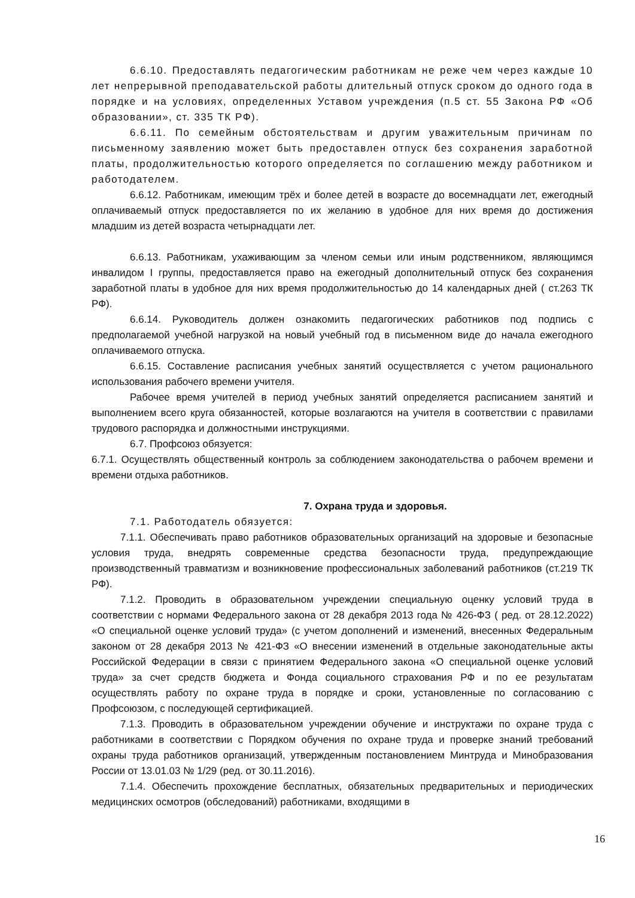6.6.10. Предоставлять педагогическим работникам не реже чем через каждые 10 лет непрерывной преподавательской работы длительный отпуск сроком до одного года в порядке и на условиях, определенных Уставом учреждения (п.5 ст. 55 Закона РФ «Об образовании», ст. 335 ТК РФ).
6.6.11. По семейным обстоятельствам и другим уважительным причинам по письменному заявлению может быть предоставлен отпуск без сохранения заработной платы, продолжительностью которого определяется по соглашению между работником и работодателем.
6.6.12. Работникам, имеющим трёх и более детей в возрасте до восемнадцати лет, ежегодный оплачиваемый отпуск предоставляется по их желанию в удобное для них время до достижения младшим из детей возраста четырнадцати лет.
6.6.13. Работникам, ухаживающим за членом семьи или иным родственником, являющимся инвалидом I группы, предоставляется право на ежегодный дополнительный отпуск без сохранения заработной платы в удобное для них время продолжительностью до 14 календарных дней ( ст.263 ТК РФ).
6.6.14. Руководитель должен ознакомить педагогических работников под подпись с предполагаемой учебной нагрузкой на новый учебный год в письменном виде до начала ежегодного оплачиваемого отпуска.
6.6.15. Составление расписания учебных занятий осуществляется с учетом рационального использования рабочего времени учителя.
Рабочее время учителей в период учебных занятий определяется расписанием занятий и выполнением всего круга обязанностей, которые возлагаются на учителя в соответствии с правилами трудового распорядка и должностными инструкциями.
6.7. Профсоюз обязуется:
6.7.1. Осуществлять общественный контроль за соблюдением законодательства о рабочем времени и времени отдыха работников.
7. Охрана труда и здоровья.
7.1. Работодатель обязуется:
7.1.1. Обеспечивать право работников образовательных организаций на здоровые и безопасные условия труда, внедрять современные средства безопасности труда, предупреждающие производственный травматизм и возникновение профессиональных заболеваний работников (ст.219 ТК РФ).
7.1.2. Проводить в образовательном учреждении специальную оценку условий труда в соответствии с нормами Федерального закона от 28 декабря 2013 года № 426-ФЗ ( ред. от 28.12.2022) «О специальной оценке условий труда» (с учетом дополнений и изменений, внесенных Федеральным законом от 28 декабря 2013 № 421-ФЗ «О внесении изменений в отдельные законодательные акты Российской Федерации в связи с принятием Федерального закона «О специальной оценке условий труда» за счет средств бюджета и Фонда социального страхования РФ и по ее результатам осуществлять работу по охране труда в порядке и сроки, установленные по согласованию с Профсоюзом, с последующей сертификацией.
7.1.3. Проводить в образовательном учреждении обучение и инструктажи по охране труда с работниками в соответствии с Порядком обучения по охране труда и проверке знаний требований охраны труда работников организаций, утвержденным постановлением Минтруда и Минобразования России от 13.01.03 № 1/29 (ред. от 30.11.2016).
7.1.4. Обеспечить прохождение бесплатных, обязательных предварительных и периодических медицинских осмотров (обследований) работниками, входящими в
16